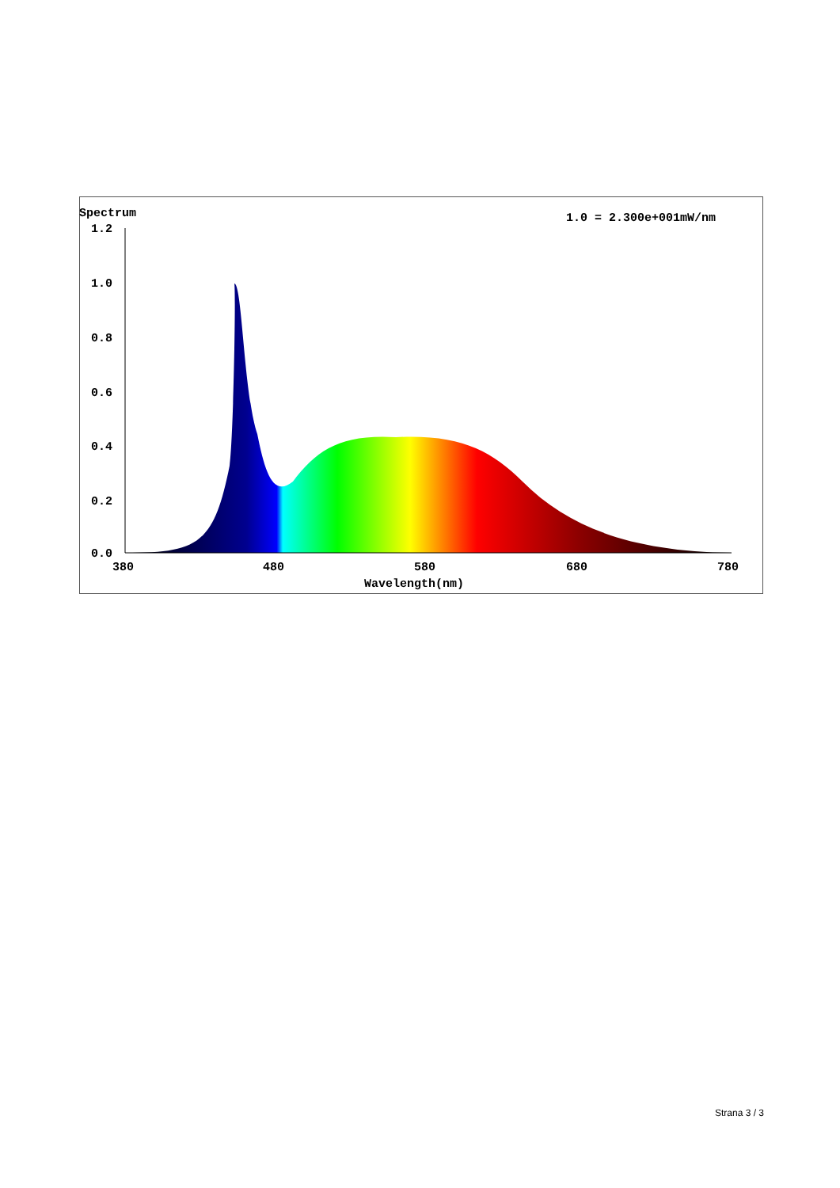Spectrum
1.0 = 2.300e+001mW/nm
1.2
1.0
0.8
0.6
0.4
0.2
0.0
380
480
580
680
780
Wavelength(nm)
Strana 3 / 3